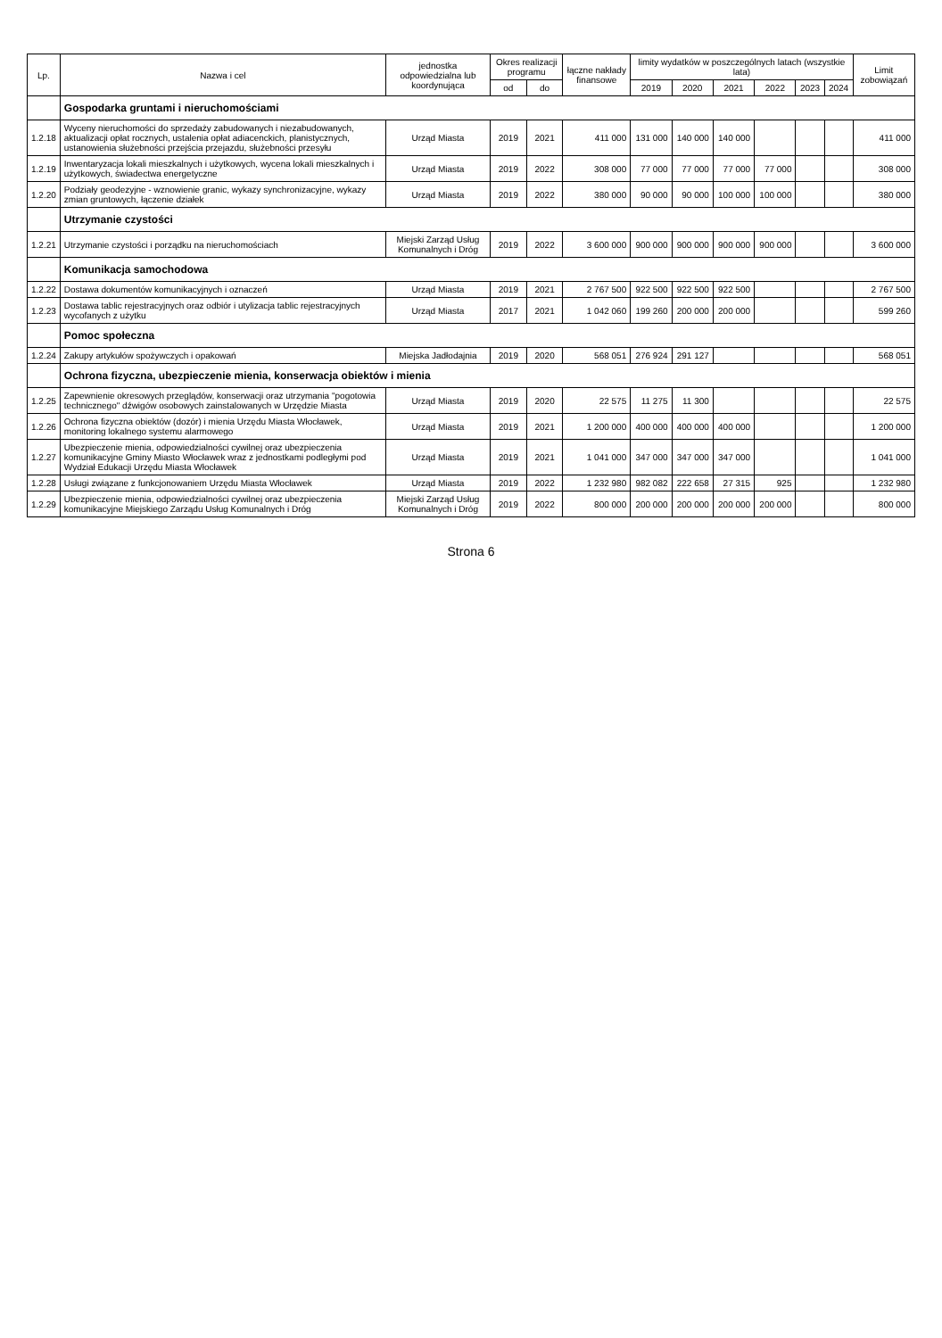| Lp. | Nazwa i cel | jednostka odpowiedzialna lub koordynująca | Okres realizacji programu | | łączne nakłady finansowe | limity wydatków w poszczególnych latach (wszystkie lata) | | | | | | Limit zobowiązań |
| --- | --- | --- | --- | --- | --- | --- | --- | --- | --- | --- | --- | --- |
| | | | od | do | | 2019 | 2020 | 2021 | 2022 | 2023 | 2024 | |
| | Gospodarka gruntami i nieruchomościami | | | | | | | | | | | |
| 1.2.18 | Wyceny nieruchomości do sprzedaży zabudowanych i niezabudowanych, aktualizacji opłat rocznych, ustalenia opłat adiacenckich, planistycznych, ustanowienia służebności przejścia przejazdu, służebności przesyłu | Urząd Miasta | 2019 | 2021 | 411 000 | 131 000 | 140 000 | 140 000 | | | | 411 000 |
| 1.2.19 | Inwentaryzacja lokali mieszkalnych i użytkowych, wycena lokali mieszkalnych i użytkowych, świadectwa energetyczne | Urząd Miasta | 2019 | 2022 | 308 000 | 77 000 | 77 000 | 77 000 | 77 000 | | | 308 000 |
| 1.2.20 | Podziały geodezyjne - wznowienie granic, wykazy synchronizacyjne, wykazy zmian gruntowych, łączenie działek | Urząd Miasta | 2019 | 2022 | 380 000 | 90 000 | 90 000 | 100 000 | 100 000 | | | 380 000 |
| | Utrzymanie czystości | | | | | | | | | | | |
| 1.2.21 | Utrzymanie czystości i porządku na nieruchomościach | Miejski Zarząd Usług Komunalnych i Dróg | 2019 | 2022 | 3 600 000 | 900 000 | 900 000 | 900 000 | 900 000 | | | 3 600 000 |
| | Komunikacja samochodowa | | | | | | | | | | | |
| 1.2.22 | Dostawa dokumentów komunikacyjnych i oznaczeń | Urząd Miasta | 2019 | 2021 | 2 767 500 | 922 500 | 922 500 | 922 500 | | | | 2 767 500 |
| 1.2.23 | Dostawa tablic rejestracyjnych oraz odbiór i utylizacja tablic rejestracyjnych wycofanych z użytku | Urząd Miasta | 2017 | 2021 | 1 042 060 | 199 260 | 200 000 | 200 000 | | | | 599 260 |
| | Pomoc społeczna | | | | | | | | | | | |
| 1.2.24 | Zakupy artykułów spożywczych i opakowań | Miejska Jadłodajnia | 2019 | 2020 | 568 051 | 276 924 | 291 127 | | | | | 568 051 |
| | Ochrona fizyczna, ubezpieczenie mienia, konserwacja obiektów i mienia | | | | | | | | | | | |
| 1.2.25 | Zapewnienie okresowych przeglądów, konserwacji oraz utrzymania "pogotowia technicznego" dźwigów osobowych zainstalowanych w Urzędzie Miasta | Urząd Miasta | 2019 | 2020 | 22 575 | 11 275 | 11 300 | | | | | 22 575 |
| 1.2.26 | Ochrona fizyczna obiektów (dozór) i mienia Urzędu Miasta Włocławek, monitoring lokalnego systemu alarmowego | Urząd Miasta | 2019 | 2021 | 1 200 000 | 400 000 | 400 000 | 400 000 | | | | 1 200 000 |
| 1.2.27 | Ubezpieczenie mienia, odpowiedzialności cywilnej oraz ubezpieczenia komunikacyjne Gminy Miasto Włocławek wraz z jednostkami podległymi pod Wydział Edukacji Urzędu Miasta Włocławek | Urząd Miasta | 2019 | 2021 | 1 041 000 | 347 000 | 347 000 | 347 000 | | | | 1 041 000 |
| 1.2.28 | Usługi związane z funkcjonowaniem Urzędu Miasta Włocławek | Urząd Miasta | 2019 | 2022 | 1 232 980 | 982 082 | 222 658 | 27 315 | 925 | | | 1 232 980 |
| 1.2.29 | Ubezpieczenie mienia, odpowiedzialności cywilnej oraz ubezpieczenia komunikacyjne Miejskiego Zarządu Usług Komunalnych i Dróg | Miejski Zarząd Usług Komunalnych i Dróg | 2019 | 2022 | 800 000 | 200 000 | 200 000 | 200 000 | 200 000 | | | 800 000 |
Strona 6